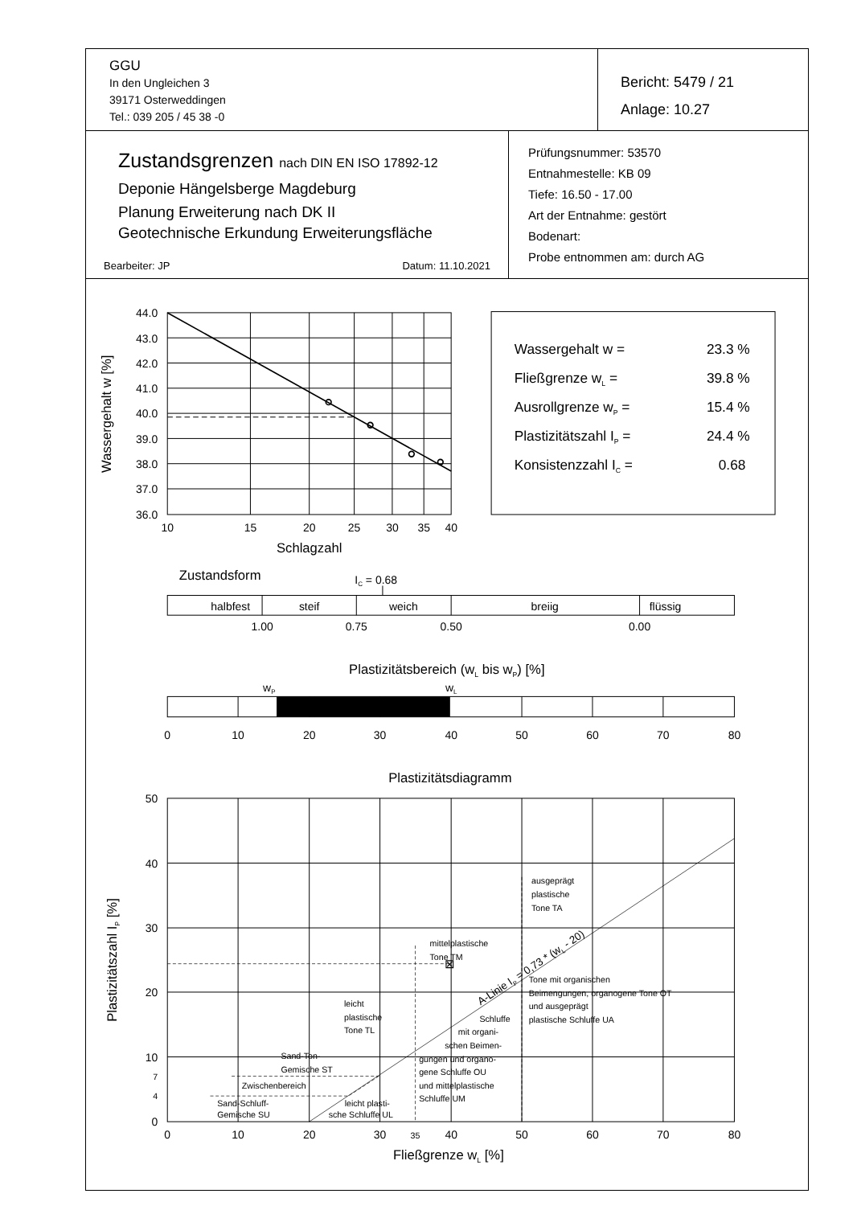GGU
In den Ungleichen 3
39171 Osterweddingen
Tel.: 039 205 / 45 38 -0
Bericht: 5479 / 21
Anlage: 10.27
Zustandsgrenzen nach DIN EN ISO 17892-12
Deponie Hängelsberge Magdeburg
Planung Erweiterung nach DK II
Geotechnische Erkundung Erweiterungsfläche
Bearbeiter: JP Datum: 11.10.2021
Prüfungsnummer: 53570
Entnahmestelle: KB 09
Tiefe: 16.50 - 17.00
Art der Entnahme: gestört
Bodenart:
Probe entnommen am: durch AG
44.0
43.0
42.0
41.0
40.0
39.0
38.0
37.0
36.0
10
15
20
25
30
35
40
Schlagzahl
Wassergehalt w [%]
Wassergehalt w =
23.3 %
Fließgrenze wL =
39.8 %
Ausrollgrenze wP =
15.4 %
Plastizitätszahl IP =
24.4 %
Konsistenzzahl IC =
0.68
Zustandsform
IC = 0.68
halbfest
steif
weich
breiig
flüssig
1.00
0.75
0.50
0.00
Plastizitätsbereich (wL bis wP) [%]
wP
wL
0
10
20
30
40
50
60
70
80
Plastizitätsdiagramm
0
10
20
30
35
40
50
60
70
80
Fließgrenze wL [%]
50
40
30
20
10
0
7
4
Plastizitätszahl IP [%]
⊠
ausgeprägt
plastische
Tone TA
mittelplastische
Tone TM
Tone mit organischen
Beimengungen, organogene Tone OT
und ausgeprägt
plastische Schluffe UA
leicht
plastische
Tone TL
Schluffe
mit organi-
schen Beimen-
gungen und organo-
gene Schluffe OU
und mittelplastische
Schluffe UM
Sand-Ton-
Gemische ST
Zwischenbereich
Sand-Schluff-
Gemische SU
leicht plasti-
sche Schluffe UL
A-Linie IP = 0,73 * (wL - 20)